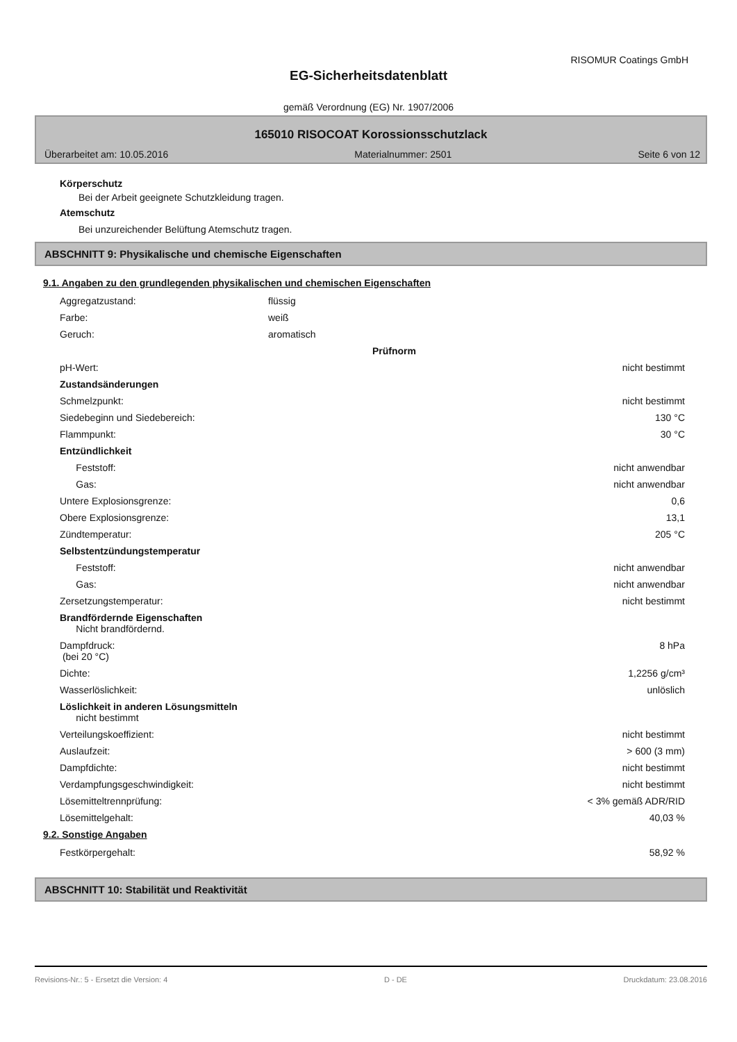RISOMUR Coatings GmbH
EG-Sicherheitsdatenblatt
gemäß Verordnung (EG) Nr. 1907/2006
165010 RISOCOAT Korossionsschutzlack
Überarbeitet am: 10.05.2016 Materialnummer: 2501 Seite 6 von 12
Körperschutz
Bei der Arbeit geeignete Schutzkleidung tragen.
Atemschutz
Bei unzureichender Belüftung Atemschutz tragen.
ABSCHNITT 9: Physikalische und chemische Eigenschaften
9.1. Angaben zu den grundlegenden physikalischen und chemischen Eigenschaften
| Aggregatzustand: | flüssig | |
| Farbe: | weiß | |
| Geruch: | aromatisch | |
| | | Prüfnorm |
| pH-Wert: | nicht bestimmt | |
| Zustandsänderungen | | |
| Schmelzpunkt: | nicht bestimmt | |
| Siedebeginn und Siedebereich: | 130 °C | |
| Flammpunkt: | 30 °C | |
| Entzündlichkeit | | |
| Feststoff: | nicht anwendbar | |
| Gas: | nicht anwendbar | |
| Untere Explosionsgrenze: | 0,6 | |
| Obere Explosionsgrenze: | 13,1 | |
| Zündtemperatur: | 205 °C | |
| Selbstentzündungstemperatur | | |
| Feststoff: | nicht anwendbar | |
| Gas: | nicht anwendbar | |
| Zersetzungstemperatur: | nicht bestimmt | |
| Brandfördernde Eigenschaften Nicht brandfördernd. | | |
| Dampfdruck: (bei 20 °C) | 8 hPa | |
| Dichte: | 1,2256 g/cm³ | |
| Wasserlöslichkeit: | unlöslich | |
| Löslichkeit in anderen Lösungsmitteln nicht bestimmt | | |
| Verteilungskoeffizient: | nicht bestimmt | |
| Auslaufzeit: | > 600 (3 mm) | |
| Dampfdichte: | nicht bestimmt | |
| Verdampfungsgeschwindigkeit: | nicht bestimmt | |
| Lösemitteltrennprüfung: | < 3% gemäß ADR/RID | |
| Lösemittelgehalt: | 40,03 % | |
9.2. Sonstige Angaben
| Festkörpergehalt: | 58,92 % | |
ABSCHNITT 10: Stabilität und Reaktivität
Revisions-Nr.: 5 - Ersetzt die Version: 4 D - DE Druckdatum: 23.08.2016